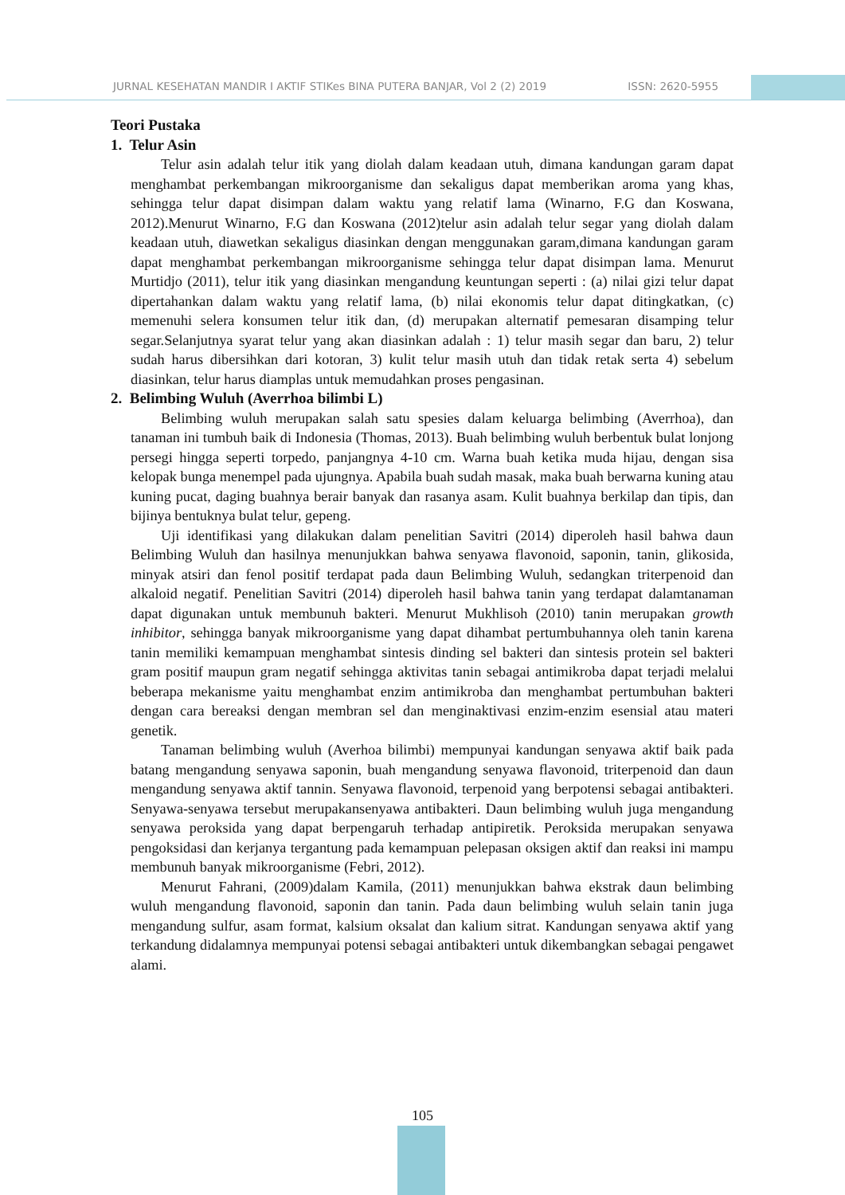JURNAL KESEHATAN MANDIR I AKTIF STIKes BINA PUTERA BANJAR, Vol 2 (2) 2019 ISSN: 2620-5955
Teori Pustaka
1. Telur Asin
Telur asin adalah telur itik yang diolah dalam keadaan utuh, dimana kandungan garam dapat menghambat perkembangan mikroorganisme dan sekaligus dapat memberikan aroma yang khas, sehingga telur dapat disimpan dalam waktu yang relatif lama (Winarno, F.G dan Koswana, 2012).Menurut Winarno, F.G dan Koswana (2012)telur asin adalah telur segar yang diolah dalam keadaan utuh, diawetkan sekaligus diasinkan dengan menggunakan garam,dimana kandungan garam dapat menghambat perkembangan mikroorganisme sehingga telur dapat disimpan lama. Menurut Murtidjo (2011), telur itik yang diasinkan mengandung keuntungan seperti : (a) nilai gizi telur dapat dipertahankan dalam waktu yang relatif lama, (b) nilai ekonomis telur dapat ditingkatkan, (c) memenuhi selera konsumen telur itik dan, (d) merupakan alternatif pemesaran disamping telur segar.Selanjutnya syarat telur yang akan diasinkan adalah : 1) telur masih segar dan baru, 2) telur sudah harus dibersihkan dari kotoran, 3) kulit telur masih utuh dan tidak retak serta 4) sebelum diasinkan, telur harus diamplas untuk memudahkan proses pengasinan.
2. Belimbing Wuluh (Averrhoa bilimbi L)
Belimbing wuluh merupakan salah satu spesies dalam keluarga belimbing (Averrhoa), dan tanaman ini tumbuh baik di Indonesia (Thomas, 2013). Buah belimbing wuluh berbentuk bulat lonjong persegi hingga seperti torpedo, panjangnya 4-10 cm. Warna buah ketika muda hijau, dengan sisa kelopak bunga menempel pada ujungnya. Apabila buah sudah masak, maka buah berwarna kuning atau kuning pucat, daging buahnya berair banyak dan rasanya asam. Kulit buahnya berkilap dan tipis, dan bijinya bentuknya bulat telur, gepeng.
Uji identifikasi yang dilakukan dalam penelitian Savitri (2014) diperoleh hasil bahwa daun Belimbing Wuluh dan hasilnya menunjukkan bahwa senyawa flavonoid, saponin, tanin, glikosida, minyak atsiri dan fenol positif terdapat pada daun Belimbing Wuluh, sedangkan triterpenoid dan alkaloid negatif. Penelitian Savitri (2014) diperoleh hasil bahwa tanin yang terdapat dalamtanaman dapat digunakan untuk membunuh bakteri. Menurut Mukhlisoh (2010) tanin merupakan growth inhibitor, sehingga banyak mikroorganisme yang dapat dihambat pertumbuhannya oleh tanin karena tanin memiliki kemampuan menghambat sintesis dinding sel bakteri dan sintesis protein sel bakteri gram positif maupun gram negatif sehingga aktivitas tanin sebagai antimikroba dapat terjadi melalui beberapa mekanisme yaitu menghambat enzim antimikroba dan menghambat pertumbuhan bakteri dengan cara bereaksi dengan membran sel dan menginaktivasi enzim-enzim esensial atau materi genetik.
Tanaman belimbing wuluh (Averhoa bilimbi) mempunyai kandungan senyawa aktif baik pada batang mengandung senyawa saponin, buah mengandung senyawa flavonoid, triterpenoid dan daun mengandung senyawa aktif tannin. Senyawa flavonoid, terpenoid yang berpotensi sebagai antibakteri. Senyawa-senyawa tersebut merupakansenyawa antibakteri. Daun belimbing wuluh juga mengandung senyawa peroksida yang dapat berpengaruh terhadap antipiretik. Peroksida merupakan senyawa pengoksidasi dan kerjanya tergantung pada kemampuan pelepasan oksigen aktif dan reaksi ini mampu membunuh banyak mikroorganisme (Febri, 2012).
Menurut Fahrani, (2009)dalam Kamila, (2011) menunjukkan bahwa ekstrak daun belimbing wuluh mengandung flavonoid, saponin dan tanin. Pada daun belimbing wuluh selain tanin juga mengandung sulfur, asam format, kalsium oksalat dan kalium sitrat. Kandungan senyawa aktif yang terkandung didalamnya mempunyai potensi sebagai antibakteri untuk dikembangkan sebagai pengawet alami.
105